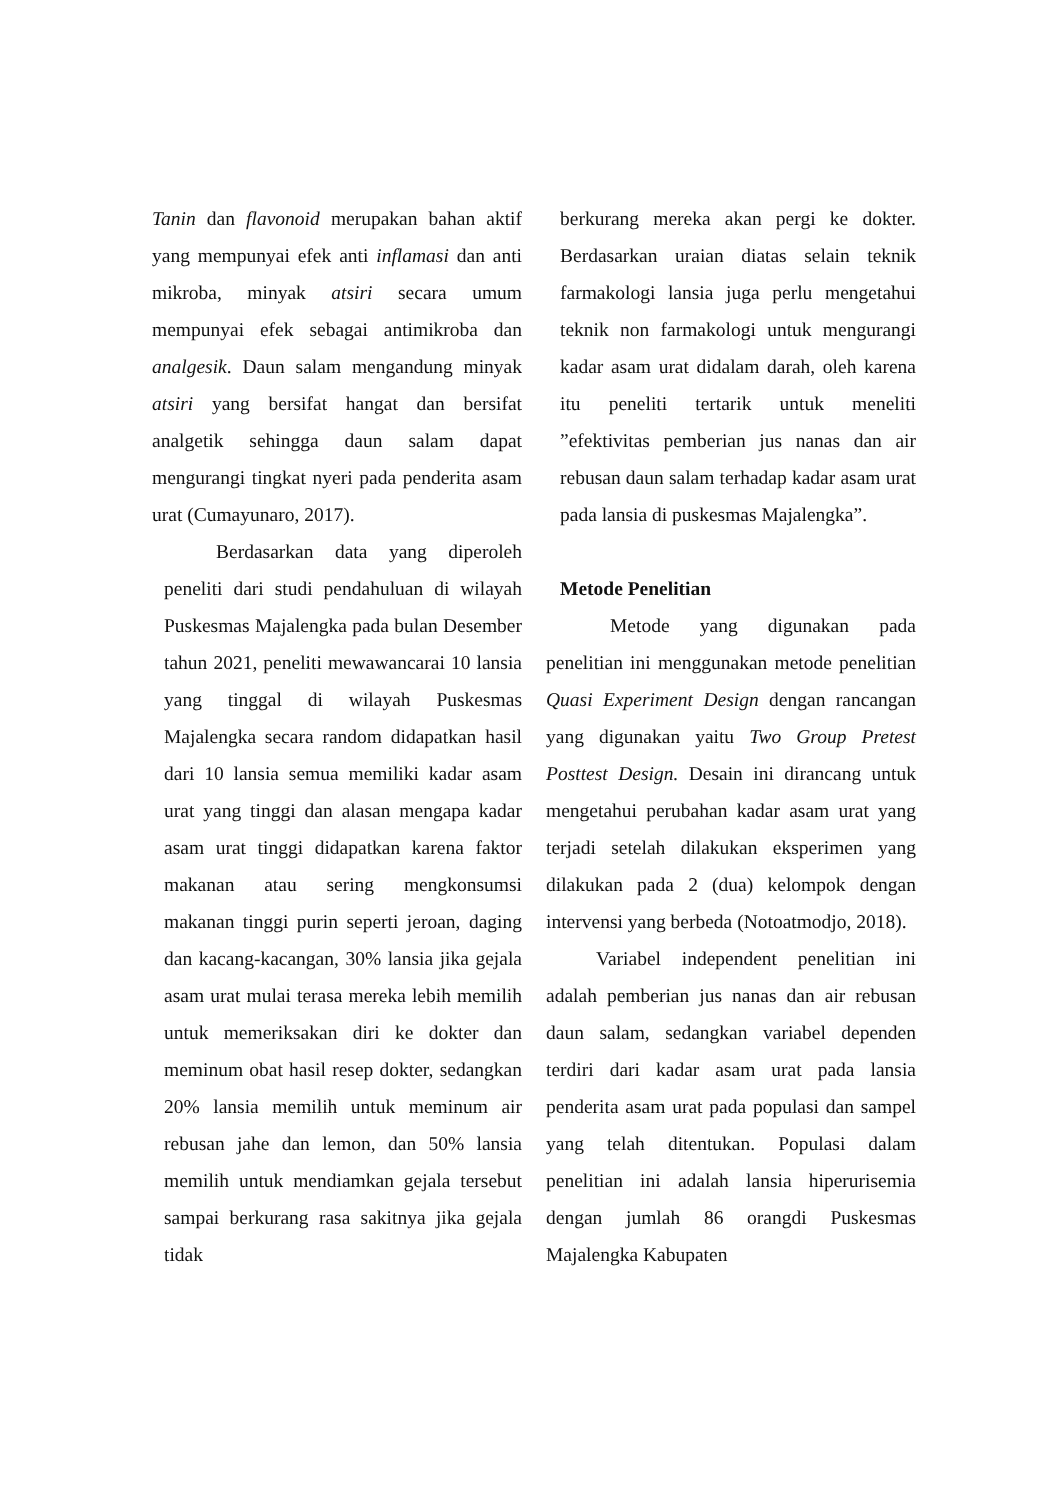Tanin dan flavonoid merupakan bahan aktif yang mempunyai efek anti inflamasi dan anti mikroba, minyak atsiri secara umum mempunyai efek sebagai antimikroba dan analgesik. Daun salam mengandung minyak atsiri yang bersifat hangat dan bersifat analgetik sehingga daun salam dapat mengurangi tingkat nyeri pada penderita asam urat (Cumayunaro, 2017).
Berdasarkan data yang diperoleh peneliti dari studi pendahuluan di wilayah Puskesmas Majalengka pada bulan Desember tahun 2021, peneliti mewawancarai 10 lansia yang tinggal di wilayah Puskesmas Majalengka secara random didapatkan hasil dari 10 lansia semua memiliki kadar asam urat yang tinggi dan alasan mengapa kadar asam urat tinggi didapatkan karena faktor makanan atau sering mengkonsumsi makanan tinggi purin seperti jeroan, daging dan kacang-kacangan, 30% lansia jika gejala asam urat mulai terasa mereka lebih memilih untuk memeriksakan diri ke dokter dan meminum obat hasil resep dokter, sedangkan 20% lansia memilih untuk meminum air rebusan jahe dan lemon, dan 50% lansia memilih untuk mendiamkan gejala tersebut sampai berkurang rasa sakitnya jika gejala tidak
berkurang mereka akan pergi ke dokter. Berdasarkan uraian diatas selain teknik farmakologi lansia juga perlu mengetahui teknik non farmakologi untuk mengurangi kadar asam urat didalam darah, oleh karena itu peneliti tertarik untuk meneliti ”efektivitas pemberian jus nanas dan air rebusan daun salam terhadap kadar asam urat pada lansia di puskesmas Majalengka”.
Metode Penelitian
Metode yang digunakan pada penelitian ini menggunakan metode penelitian Quasi Experiment Design dengan rancangan yang digunakan yaitu Two Group Pretest Posttest Design. Desain ini dirancang untuk mengetahui perubahan kadar asam urat yang terjadi setelah dilakukan eksperimen yang dilakukan pada 2 (dua) kelompok dengan intervensi yang berbeda (Notoatmodjo, 2018).
Variabel independent penelitian ini adalah pemberian jus nanas dan air rebusan daun salam, sedangkan variabel dependen terdiri dari kadar asam urat pada lansia penderita asam urat pada populasi dan sampel yang telah ditentukan. Populasi dalam penelitian ini adalah lansia hiperurisemia dengan jumlah 86 orangdi Puskesmas Majalengka Kabupaten